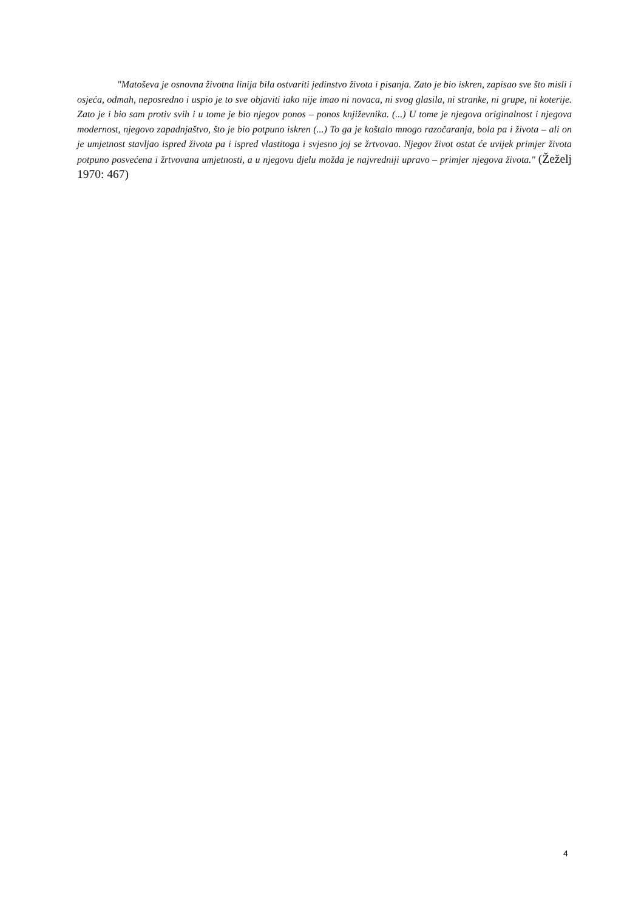"Matoševa je osnovna životna linija bila ostvariti jedinstvo života i pisanja. Zato je bio iskren, zapisao sve što misli i osjeća, odmah, neposredno i uspio je to sve objaviti iako nije imao ni novaca, ni svog glasila, ni stranke, ni grupe, ni koterije. Zato je i bio sam protiv svih i u tome je bio njegov ponos – ponos književnika. (...) U tome je njegova originalnost i njegova modernost, njegovo zapadnjaštvo, što je bio potpuno iskren (...) To ga je koštalo mnogo razočaranja, bola pa i života – ali on je umjetnost stavljao ispred života pa i ispred vlastitoga i svjesno joj se žrtvovao. Njegov život ostat će uvijek primjer života potpuno posvećena i žrtvovana umjetnosti, a u njegovu djelu možda je najvredniji upravo – primjer njegova života." (Žeželj 1970: 467)
4